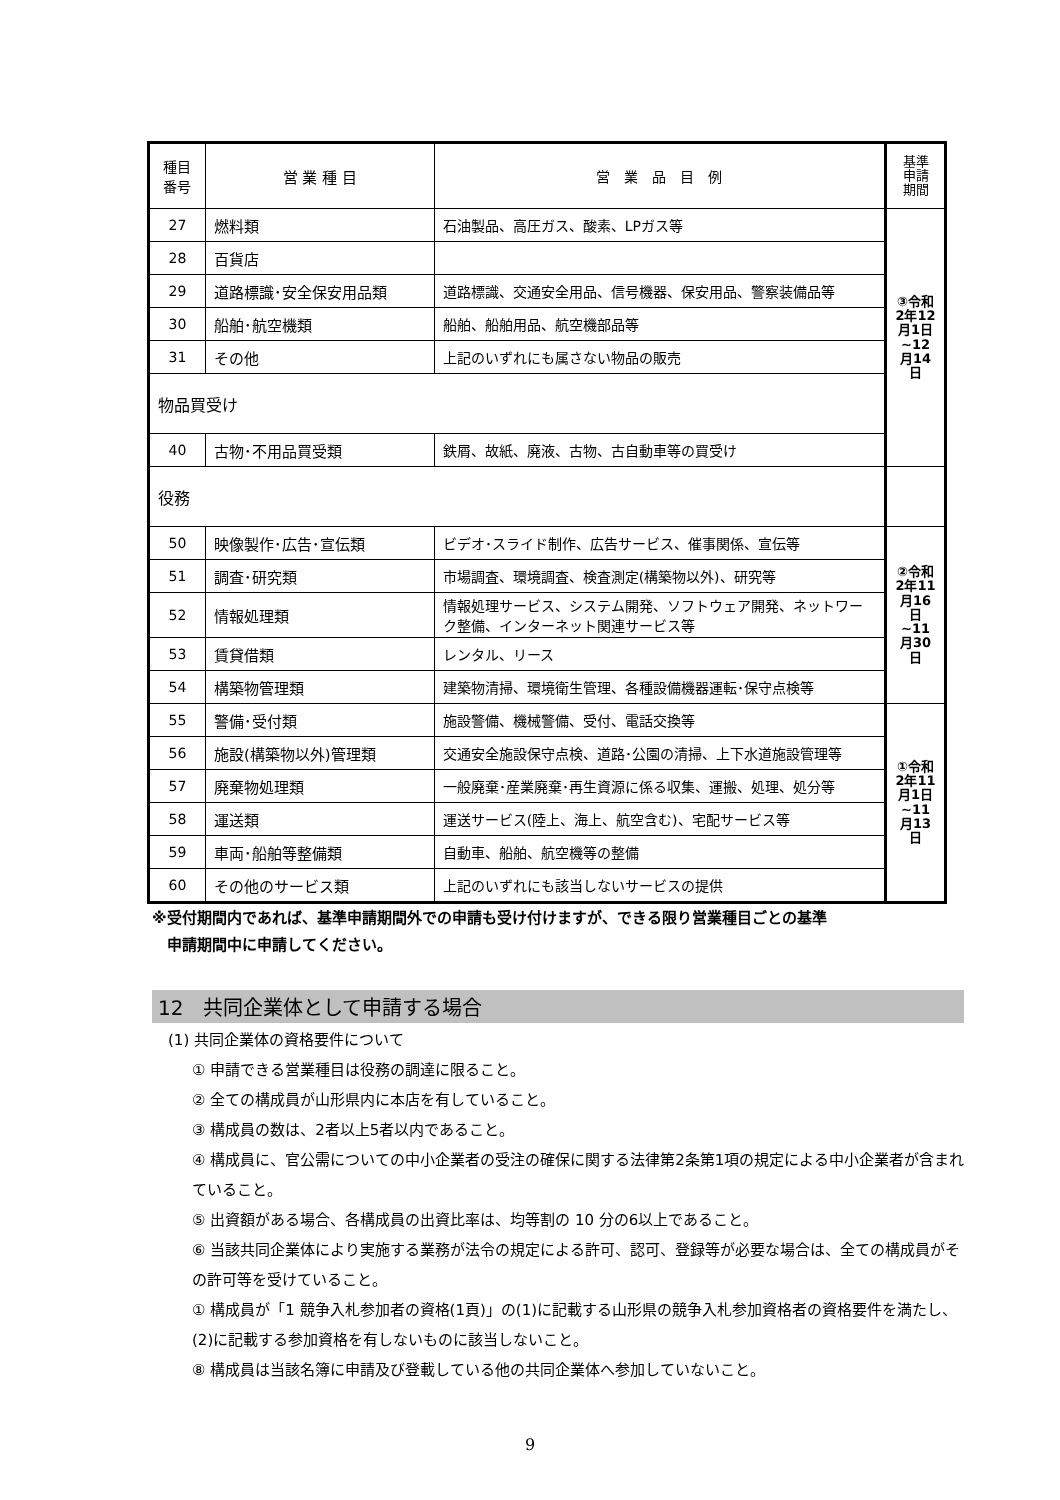| 種目 番号 | 営 業 種 目 | 営 業 品 目 例 | 基準 申請 期間 |
| --- | --- | --- | --- |
| 27 | 燃料類 | 石油製品、高圧ガス、酸素、LPガス等 | ③令和2年12月1日~12月14日 |
| 28 | 百貨店 | | |
| 29 | 道路標識･安全保安用品類 | 道路標識、交通安全用品、信号機器、保安用品、警察装備品等 | |
| 30 | 船舶･航空機類 | 船舶、船舶用品、航空機部品等 | |
| 31 | その他 | 上記のいずれにも属さない物品の販売 | |
| 物品買受け | | | |
| 40 | 古物･不用品買受類 | 鉄屑、故紙、廃液、古物、古自動車等の買受け | |
| 役務 | | | |
| 50 | 映像製作･広告･宣伝類 | ビデオ･スライド制作、広告サービス、催事関係、宣伝等 | ②令和2年11月16日~11月30日 |
| 51 | 調査･研究類 | 市場調査、環境調査、検査測定(構築物以外)、研究等 | |
| 52 | 情報処理類 | 情報処理サービス、システム開発、ソフトウェア開発、ネットワーク整備、インターネット関連サービス等 | |
| 53 | 賃貸借類 | レンタル、リース | |
| 54 | 構築物管理類 | 建築物清掃、環境衛生管理、各種設備機器運転･保守点検等 | |
| 55 | 警備･受付類 | 施設警備、機械警備、受付、電話交換等 | ①令和2年11月1日~11月13日 |
| 56 | 施設(構築物以外)管理類 | 交通安全施設保守点検、道路･公園の清掃、上下水道施設管理等 | |
| 57 | 廃棄物処理類 | 一般廃棄･産業廃棄･再生資源に係る収集、運搬、処理、処分等 | |
| 58 | 運送類 | 運送サービス(陸上、海上、航空含む)、宅配サービス等 | |
| 59 | 車両･船舶等整備類 | 自動車、船舶、航空機等の整備 | |
| 60 | その他のサービス類 | 上記のいずれにも該当しないサービスの提供 | |
※受付期間内であれば、基準申請期間外での申請も受け付けますが、できる限り営業種目ごとの基準
　申請期間中に申請してください。
12　共同企業体として申請する場合
(1) 共同企業体の資格要件について
① 申請できる営業種目は役務の調達に限ること。
② 全ての構成員が山形県内に本店を有していること。
③ 構成員の数は、2者以上5者以内であること。
④ 構成員に、官公需についての中小企業者の受注の確保に関する法律第2条第1項の規定による中小企業者が含まれていること。
⑤ 出資額がある場合、各構成員の出資比率は、均等割の 10 分の6以上であること。
⑥ 当該共同企業体により実施する業務が法令の規定による許可、認可、登録等が必要な場合は、全ての構成員がその許可等を受けていること。
① 構成員が「1 競争入札参加者の資格(1頁)」の(1)に記載する山形県の競争入札参加資格者の資格要件を満たし、(2)に記載する参加資格を有しないものに該当しないこと。
⑧ 構成員は当該名簿に申請及び登載している他の共同企業体へ参加していないこと。
9